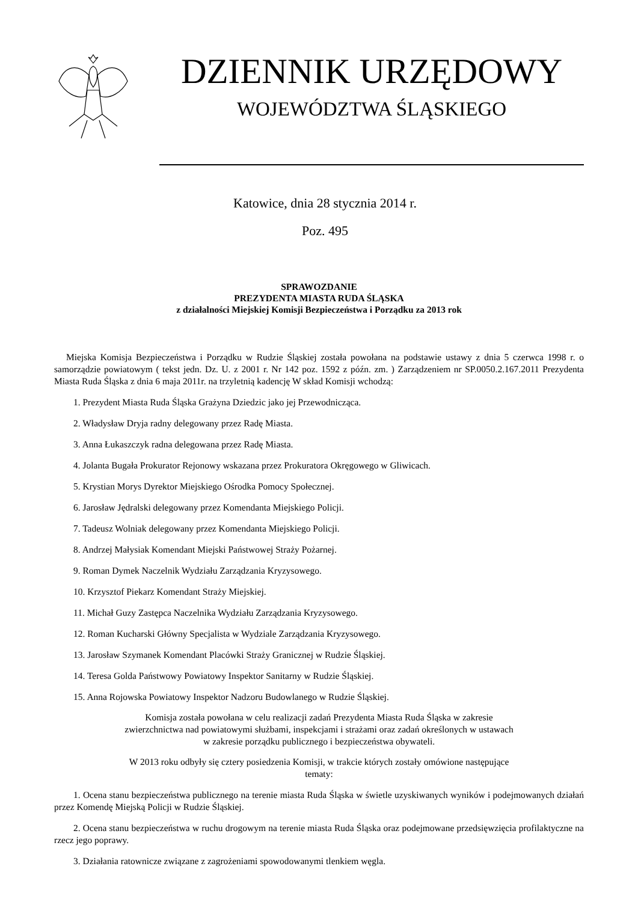DZIENNIK URZĘDOWY
WOJEWÓDZTWA ŚLĄSKIEGO
Katowice, dnia 28 stycznia 2014 r.
Poz. 495
SPRAWOZDANIE
PREZYDENTA MIASTA RUDA ŚLĄSKA
z działalności Miejskiej Komisji Bezpieczeństwa i Porządku za 2013 rok
Miejska Komisja Bezpieczeństwa i Porządku w Rudzie Śląskiej została powołana na podstawie ustawy z dnia 5 czerwca 1998 r. o samorządzie powiatowym ( tekst jedn. Dz. U. z 2001 r. Nr 142 poz. 1592 z późn. zm. ) Zarządzeniem nr SP.0050.2.167.2011 Prezydenta Miasta Ruda Śląska z dnia 6 maja 2011r. na trzyletnią kadencję W skład Komisji wchodzą:
1. Prezydent Miasta Ruda Śląska Grażyna Dziedzic jako jej Przewodnicząca.
2. Władysław Dryja radny delegowany przez Radę Miasta.
3. Anna Łukaszczyk radna delegowana przez Radę Miasta.
4. Jolanta Bugała Prokurator Rejonowy wskazana przez Prokuratora Okręgowego w Gliwicach.
5. Krystian Morys Dyrektor Miejskiego Ośrodka Pomocy Społecznej.
6. Jarosław Jędralski delegowany przez Komendanta Miejskiego Policji.
7. Tadeusz Wolniak delegowany przez Komendanta Miejskiego Policji.
8. Andrzej Małysiak Komendant Miejski Państwowej Straży Pożarnej.
9. Roman Dymek Naczelnik Wydziału Zarządzania Kryzysowego.
10. Krzysztof Piekarz Komendant Straży Miejskiej.
11. Michał Guzy Zastępca Naczelnika Wydziału Zarządzania Kryzysowego.
12. Roman Kucharski Główny Specjalista w Wydziale Zarządzania Kryzysowego.
13. Jarosław Szymanek Komendant Placówki Straży Granicznej w Rudzie Śląskiej.
14. Teresa Golda Państwowy Powiatowy Inspektor Sanitarny w Rudzie Śląskiej.
15. Anna Rojowska Powiatowy Inspektor Nadzoru Budowlanego w Rudzie Śląskiej.
Komisja została powołana w celu realizacji zadań Prezydenta Miasta Ruda Śląska w zakresie
zwierzchnictwa nad powiatowymi służbami, inspekcjami i strażami oraz zadań określonych w ustawach
w zakresie porządku publicznego i bezpieczeństwa obywateli.
W 2013 roku odbyły się cztery posiedzenia Komisji, w trakcie których zostały omówione następujące
tematy:
1. Ocena stanu bezpieczeństwa publicznego na terenie miasta Ruda Śląska w świetle uzyskiwanych wyników i podejmowanych działań przez Komendę Miejską Policji w Rudzie Śląskiej.
2. Ocena stanu bezpieczeństwa w ruchu drogowym na terenie miasta Ruda Śląska oraz podejmowane przedsięwzięcia profilaktyczne na rzecz jego poprawy.
3. Działania ratownicze związane z zagrożeniami spowodowanymi tlenkiem węgla.